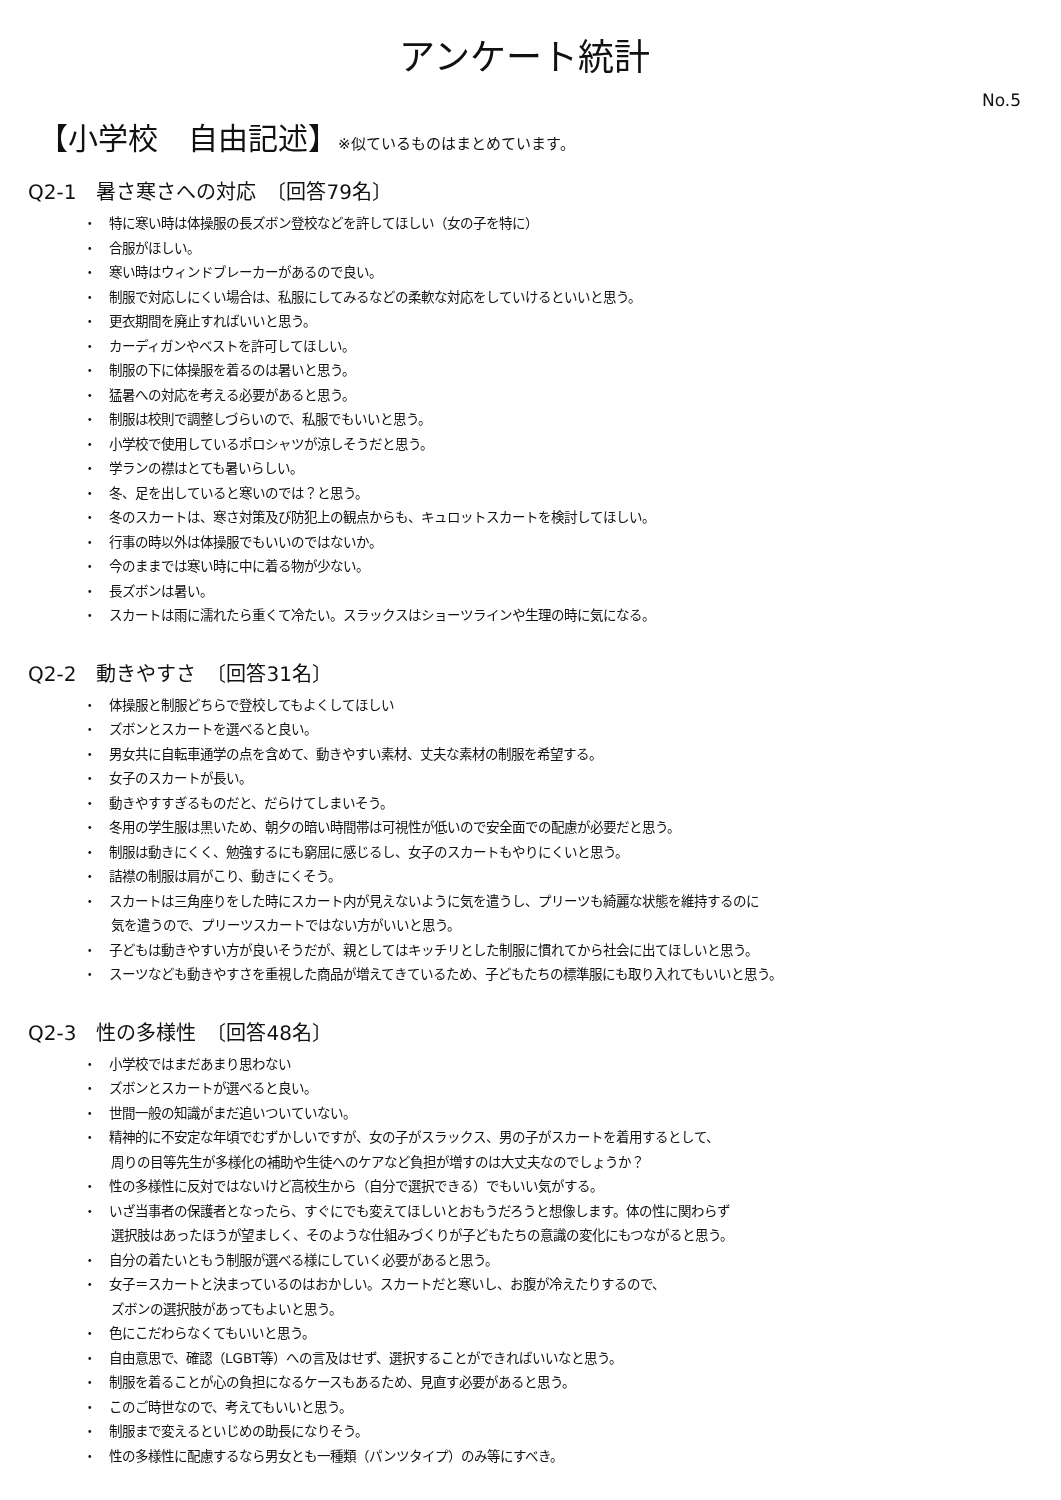アンケート統計
No.5
【小学校　自由記述】※似ているものはまとめています。
Q2-1　暑さ寒さへの対応　〔回答79名〕
・　特に寒い時は体操服の長ズボン登校などを許してほしい（女の子を特に）
・　合服がほしい。
・　寒い時はウィンドブレーカーがあるので良い。
・　制服で対応しにくい場合は、私服にしてみるなどの柔軟な対応をしていけるといいと思う。
・　更衣期間を廃止すればいいと思う。
・　カーディガンやベストを許可してほしい。
・　制服の下に体操服を着るのは暑いと思う。
・　猛暑への対応を考える必要があると思う。
・　制服は校則で調整しづらいので、私服でもいいと思う。
・　小学校で使用しているポロシャツが涼しそうだと思う。
・　学ランの襟はとても暑いらしい。
・　冬、足を出していると寒いのでは？と思う。
・　冬のスカートは、寒さ対策及び防犯上の観点からも、キュロットスカートを検討してほしい。
・　行事の時以外は体操服でもいいのではないか。
・　今のままでは寒い時に中に着る物が少ない。
・　長ズボンは暑い。
・　スカートは雨に濡れたら重くて冷たい。スラックスはショーツラインや生理の時に気になる。
Q2-2　動きやすさ　〔回答31名〕
・　体操服と制服どちらで登校してもよくしてほしい
・　ズボンとスカートを選べると良い。
・　男女共に自転車通学の点を含めて、動きやすい素材、丈夫な素材の制服を希望する。
・　女子のスカートが長い。
・　動きやすすぎるものだと、だらけてしまいそう。
・　冬用の学生服は黒いため、朝夕の暗い時間帯は可視性が低いので安全面での配慮が必要だと思う。
・　制服は動きにくく、勉強するにも窮屈に感じるし、女子のスカートもやりにくいと思う。
・　詰襟の制服は肩がこり、動きにくそう。
・　スカートは三角座りをした時にスカート内が見えないように気を遣うし、プリーツも綺麗な状態を維持するのに
気を遣うので、プリーツスカートではない方がいいと思う。
・　子どもは動きやすい方が良いそうだが、親としてはキッチリとした制服に慣れてから社会に出てほしいと思う。
・　スーツなども動きやすさを重視した商品が増えてきているため、子どもたちの標準服にも取り入れてもいいと思う。
Q2-3　性の多様性　〔回答48名〕
・　小学校ではまだあまり思わない
・　ズボンとスカートが選べると良い。
・　世間一般の知識がまだ追いついていない。
・　精神的に不安定な年頃でむずかしいですが、女の子がスラックス、男の子がスカートを着用するとして、
周りの目等先生が多様化の補助や生徒へのケアなど負担が増すのは大丈夫なのでしょうか？
・　性の多様性に反対ではないけど高校生から（自分で選択できる）でもいい気がする。
・　いざ当事者の保護者となったら、すぐにでも変えてほしいとおもうだろうと想像します。体の性に関わらず
選択肢はあったほうが望ましく、そのような仕組みづくりが子どもたちの意識の変化にもつながると思う。
・　自分の着たいともう制服が選べる様にしていく必要があると思う。
・　女子＝スカートと決まっているのはおかしい。スカートだと寒いし、お腹が冷えたりするので、
ズボンの選択肢があってもよいと思う。
・　色にこだわらなくてもいいと思う。
・　自由意思で、確認（LGBT等）への言及はせず、選択することができればいいなと思う。
・　制服を着ることが心の負担になるケースもあるため、見直す必要があると思う。
・　このご時世なので、考えてもいいと思う。
・　制服まで変えるといじめの助長になりそう。
・　性の多様性に配慮するなら男女とも一種類（パンツタイプ）のみ等にすべき。